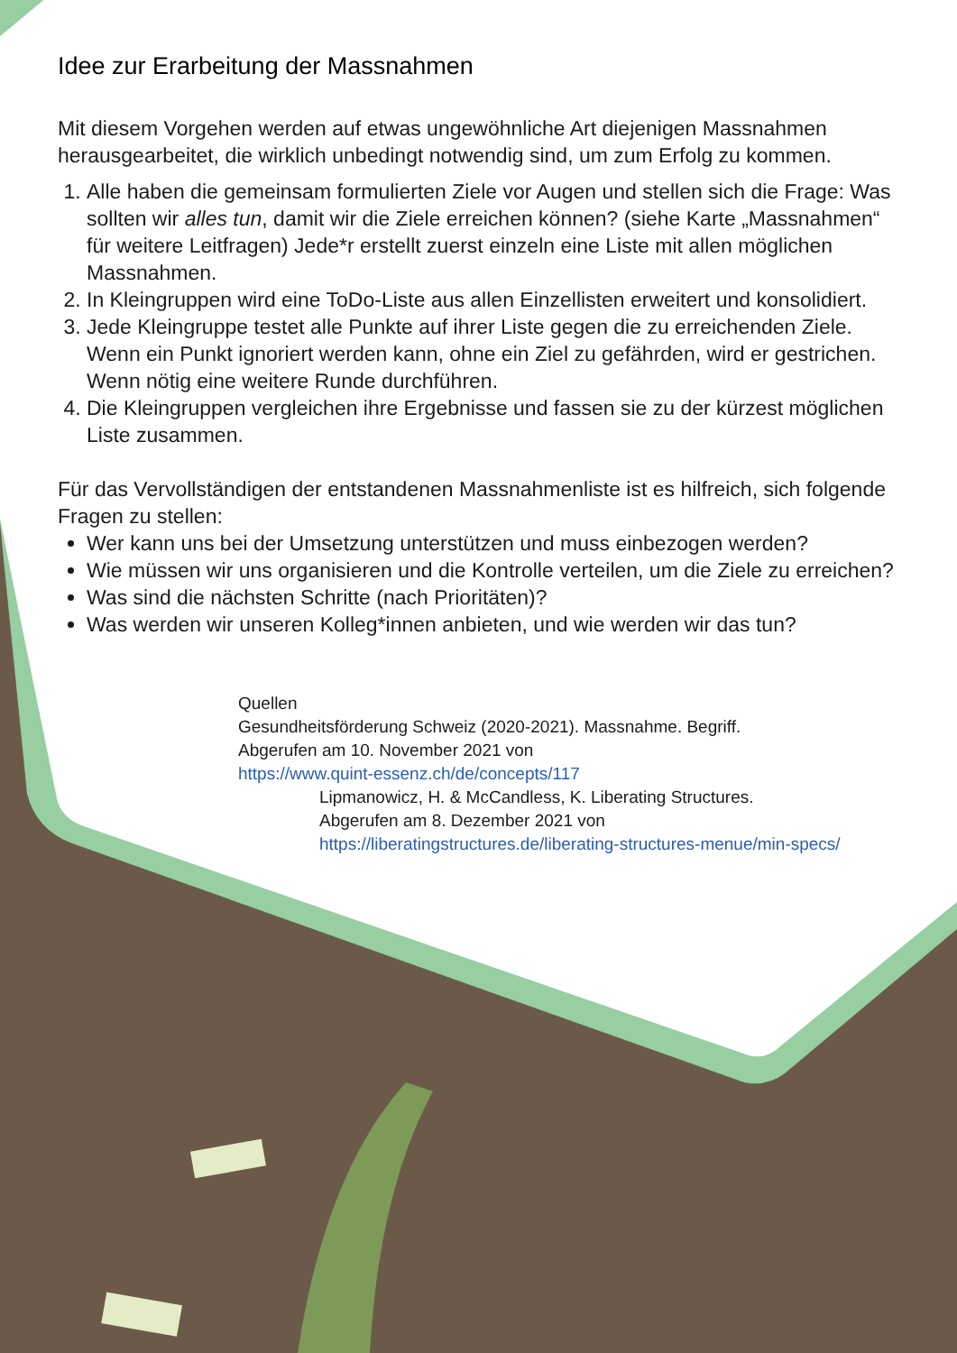Idee zur Erarbeitung der Massnahmen
Mit diesem Vorgehen werden auf etwas ungewöhnliche Art diejenigen Massnahmen herausgearbeitet, die wirklich unbedingt notwendig sind, um zum Erfolg zu kommen.
1. Alle haben die gemeinsam formulierten Ziele vor Augen und stellen sich die Frage: Was sollten wir alles tun, damit wir die Ziele erreichen können? (siehe Karte „Mass­nahmen“ für weitere Leitfragen) Jede*r erstellt zuerst einzeln eine Liste mit allen möglichen Massnahmen.
2. In Kleingruppen wird eine ToDo-Liste aus allen Einzellisten erweitert und konsolidiert.
3. Jede Kleingruppe testet alle Punkte auf ihrer Liste gegen die zu erreichenden Ziele. Wenn ein Punkt ignoriert werden kann, ohne ein Ziel zu gefährden, wird er gestri­chen. Wenn nötig eine weitere Runde durchführen.
4. Die Kleingruppen vergleichen ihre Ergebnisse und fassen sie zu der kürzest möglichen Liste zusammen.
Für das Vervollständigen der entstandenen Massnahmenliste ist es hilfreich, sich folgende Fragen zu stellen:
Wer kann uns bei der Umsetzung unterstützen und muss einbezogen werden?
Wie müssen wir uns organisieren und die Kontrolle verteilen, um die Ziele zu erreichen?
Was sind die nächsten Schritte (nach Prioritäten)?
Was werden wir unseren Kolleg*innen anbieten, und wie werden wir das tun?
Quellen
Gesundheitsförderung Schweiz (2020-2021). Massnahme. Begriff.
Abgerufen am 10. November 2021 von
https://www.quint-essenz.ch/de/concepts/117
Lipmanowicz, H. & McCandless, K. Liberating Structures.
Abgerufen am 8. Dezember 2021 von
https://liberatingstructures.de/liberating-structures-menue/min-specs/